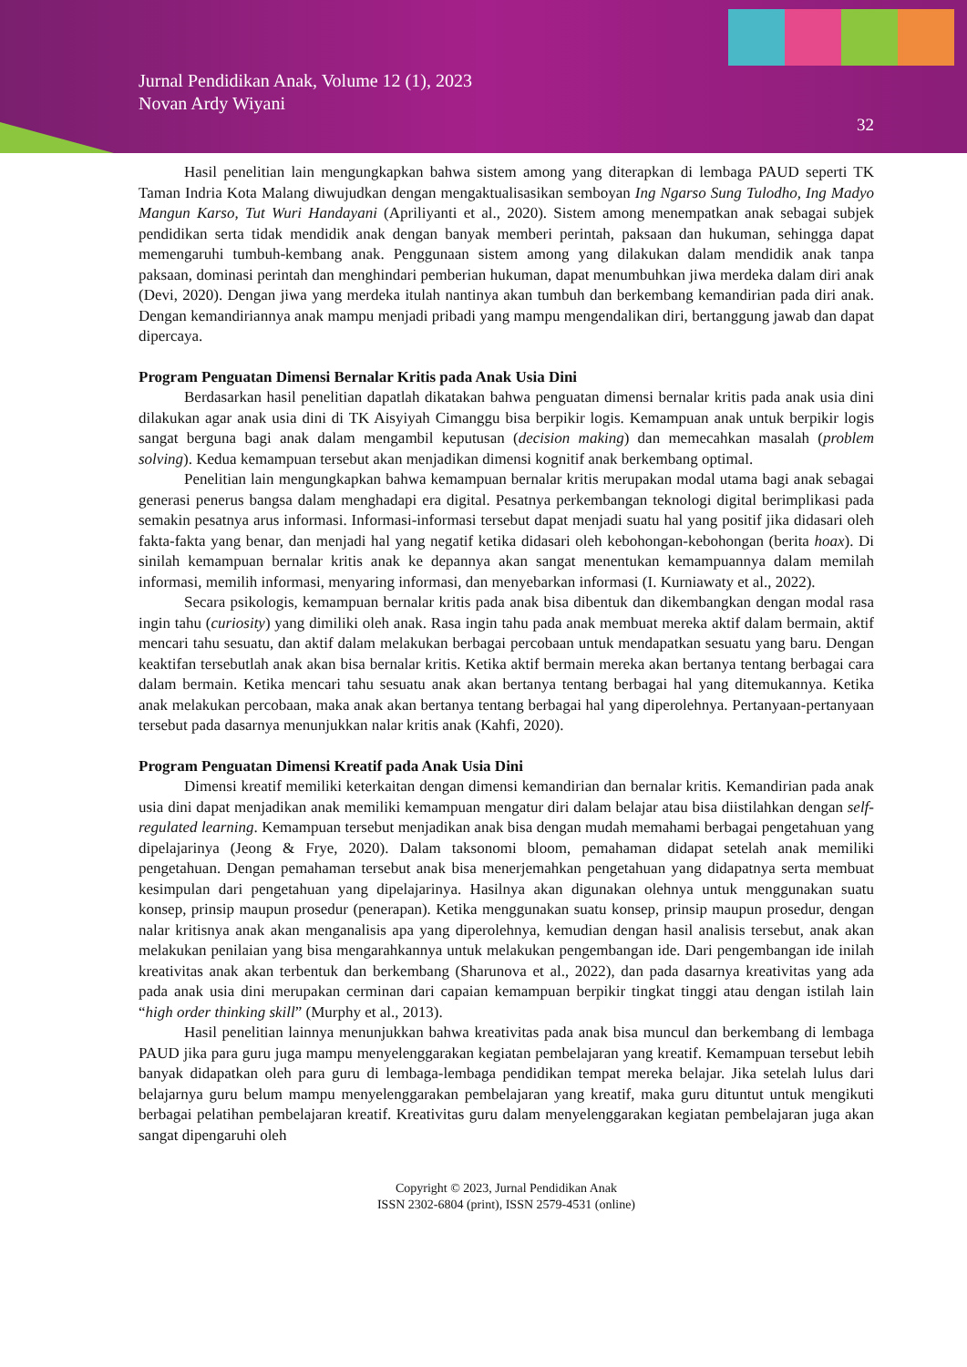Jurnal Pendidikan Anak, Volume 12 (1), 2023
Novan Ardy Wiyani
32
Hasil penelitian lain mengungkapkan bahwa sistem among yang diterapkan di lembaga PAUD seperti TK Taman Indria Kota Malang diwujudkan dengan mengaktualisasikan semboyan Ing Ngarso Sung Tulodho, Ing Madyo Mangun Karso, Tut Wuri Handayani (Apriliyanti et al., 2020). Sistem among menempatkan anak sebagai subjek pendidikan serta tidak mendidik anak dengan banyak memberi perintah, paksaan dan hukuman, sehingga dapat memengaruhi tumbuh-kembang anak. Penggunaan sistem among yang dilakukan dalam mendidik anak tanpa paksaan, dominasi perintah dan menghindari pemberian hukuman, dapat menumbuhkan jiwa merdeka dalam diri anak (Devi, 2020). Dengan jiwa yang merdeka itulah nantinya akan tumbuh dan berkembang kemandirian pada diri anak. Dengan kemandiriannya anak mampu menjadi pribadi yang mampu mengendalikan diri, bertanggung jawab dan dapat dipercaya.
Program Penguatan Dimensi Bernalar Kritis pada Anak Usia Dini
Berdasarkan hasil penelitian dapatlah dikatakan bahwa penguatan dimensi bernalar kritis pada anak usia dini dilakukan agar anak usia dini di TK Aisyiyah Cimanggu bisa berpikir logis. Kemampuan anak untuk berpikir logis sangat berguna bagi anak dalam mengambil keputusan (decision making) dan memecahkan masalah (problem solving). Kedua kemampuan tersebut akan menjadikan dimensi kognitif anak berkembang optimal.
Penelitian lain mengungkapkan bahwa kemampuan bernalar kritis merupakan modal utama bagi anak sebagai generasi penerus bangsa dalam menghadapi era digital. Pesatnya perkembangan teknologi digital berimplikasi pada semakin pesatnya arus informasi. Informasi-informasi tersebut dapat menjadi suatu hal yang positif jika didasari oleh fakta-fakta yang benar, dan menjadi hal yang negatif ketika didasari oleh kebohongan-kebohongan (berita hoax). Di sinilah kemampuan bernalar kritis anak ke depannya akan sangat menentukan kemampuannya dalam memilah informasi, memilih informasi, menyaring informasi, dan menyebarkan informasi (I. Kurniawaty et al., 2022).
Secara psikologis, kemampuan bernalar kritis pada anak bisa dibentuk dan dikembangkan dengan modal rasa ingin tahu (curiosity) yang dimiliki oleh anak. Rasa ingin tahu pada anak membuat mereka aktif dalam bermain, aktif mencari tahu sesuatu, dan aktif dalam melakukan berbagai percobaan untuk mendapatkan sesuatu yang baru. Dengan keaktifan tersebutlah anak akan bisa bernalar kritis. Ketika aktif bermain mereka akan bertanya tentang berbagai cara dalam bermain. Ketika mencari tahu sesuatu anak akan bertanya tentang berbagai hal yang ditemukannya. Ketika anak melakukan percobaan, maka anak akan bertanya tentang berbagai hal yang diperolehnya. Pertanyaan-pertanyaan tersebut pada dasarnya menunjukkan nalar kritis anak (Kahfi, 2020).
Program Penguatan Dimensi Kreatif pada Anak Usia Dini
Dimensi kreatif memiliki keterkaitan dengan dimensi kemandirian dan bernalar kritis. Kemandirian pada anak usia dini dapat menjadikan anak memiliki kemampuan mengatur diri dalam belajar atau bisa diistilahkan dengan self-regulated learning. Kemampuan tersebut menjadikan anak bisa dengan mudah memahami berbagai pengetahuan yang dipelajarinya (Jeong & Frye, 2020). Dalam taksonomi bloom, pemahaman didapat setelah anak memiliki pengetahuan. Dengan pemahaman tersebut anak bisa menerjemahkan pengetahuan yang didapatnya serta membuat kesimpulan dari pengetahuan yang dipelajarinya. Hasilnya akan digunakan olehnya untuk menggunakan suatu konsep, prinsip maupun prosedur (penerapan). Ketika menggunakan suatu konsep, prinsip maupun prosedur, dengan nalar kritisnya anak akan menganalisis apa yang diperolehnya, kemudian dengan hasil analisis tersebut, anak akan melakukan penilaian yang bisa mengarahkannya untuk melakukan pengembangan ide. Dari pengembangan ide inilah kreativitas anak akan terbentuk dan berkembang (Sharunova et al., 2022), dan pada dasarnya kreativitas yang ada pada anak usia dini merupakan cerminan dari capaian kemampuan berpikir tingkat tinggi atau dengan istilah lain “high order thinking skill” (Murphy et al., 2013).
Hasil penelitian lainnya menunjukkan bahwa kreativitas pada anak bisa muncul dan berkembang di lembaga PAUD jika para guru juga mampu menyelenggarakan kegiatan pembelajaran yang kreatif. Kemampuan tersebut lebih banyak didapatkan oleh para guru di lembaga-lembaga pendidikan tempat mereka belajar. Jika setelah lulus dari belajarnya guru belum mampu menyelenggarakan pembelajaran yang kreatif, maka guru dituntut untuk mengikuti berbagai pelatihan pembelajaran kreatif. Kreativitas guru dalam menyelenggarakan kegiatan pembelajaran juga akan sangat dipengaruhi oleh
Copyright © 2023, Jurnal Pendidikan Anak
ISSN 2302-6804 (print), ISSN 2579-4531 (online)